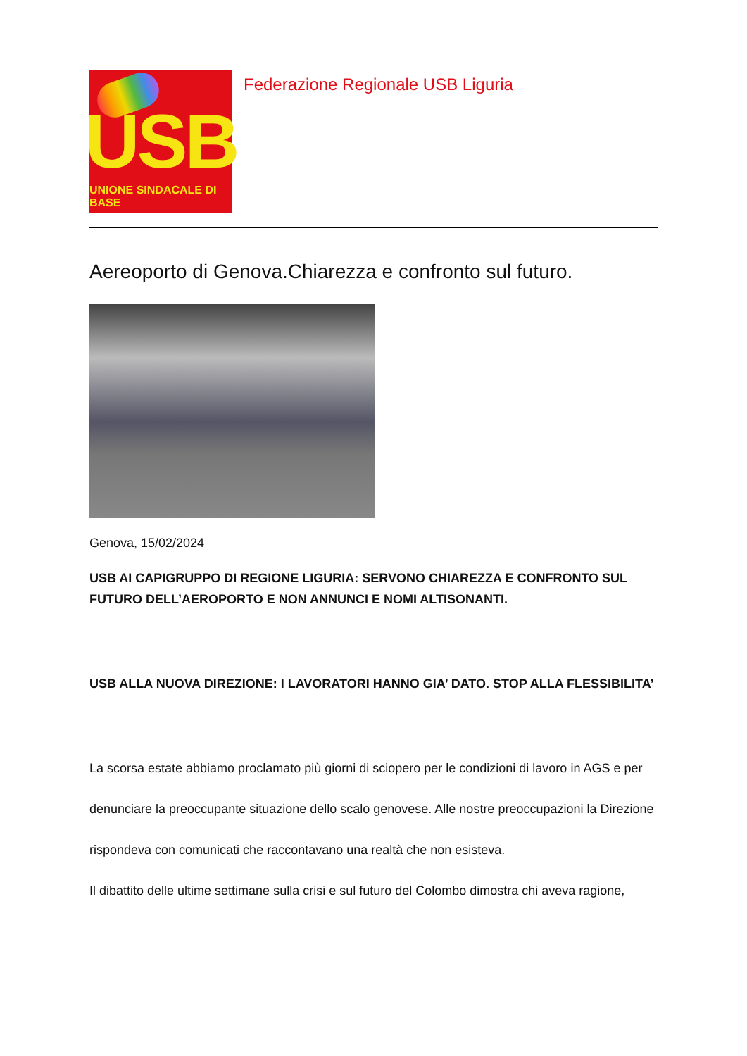USB
UNIONE SINDACALE DI BASE
Federazione Regionale USB Liguria
Aereoporto di Genova.Chiarezza e confronto sul futuro.
Genova, 15/02/2024
USB AI CAPIGRUPPO DI REGIONE LIGURIA: SERVONO CHIAREZZA E CONFRONTO SUL FUTURO DELL’AEROPORTO E NON ANNUNCI E NOMI ALTISONANTI.
USB ALLA NUOVA DIREZIONE: I LAVORATORI HANNO GIA’ DATO. STOP ALLA FLESSIBILITA’
La scorsa estate abbiamo proclamato più giorni di sciopero per le condizioni di lavoro in AGS e per
denunciare la preoccupante situazione dello scalo genovese. Alle nostre preoccupazioni la Direzione
rispondeva con comunicati che raccontavano una realtà che non esisteva.
Il dibattito delle ultime settimane sulla crisi e sul futuro del Colombo dimostra chi aveva ragione,